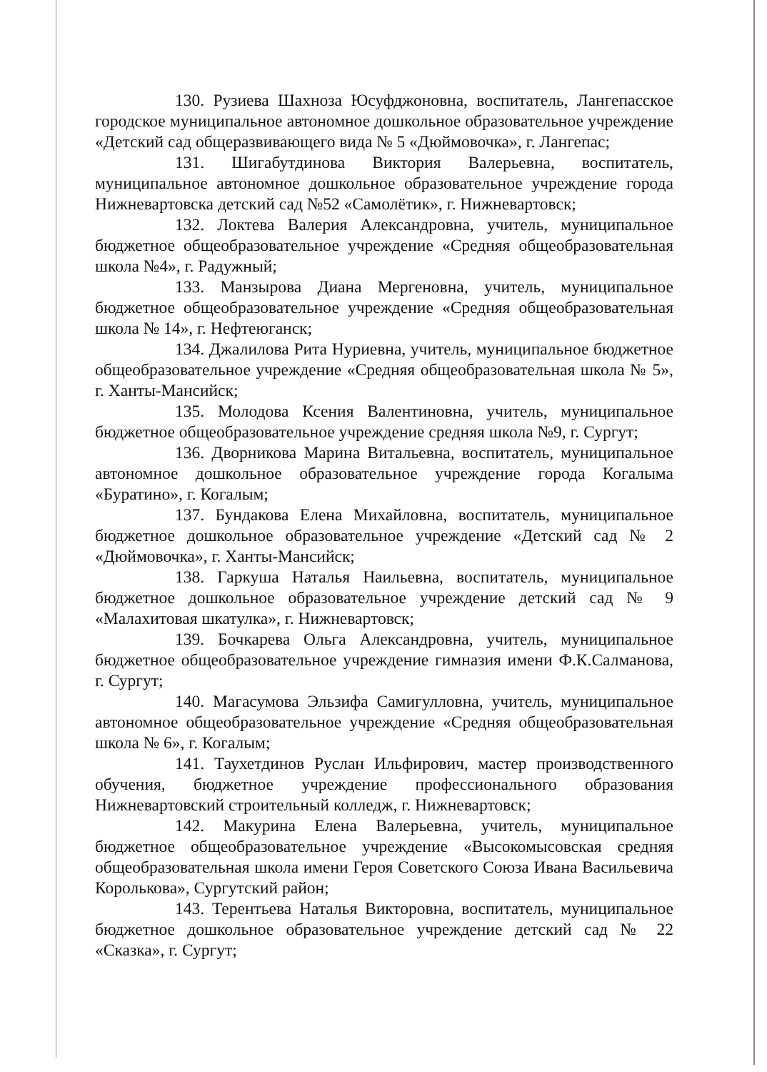130. Рузиева Шахноза Юсуфджоновна, воспитатель, Лангепасское городское муниципальное автономное дошкольное образовательное учреждение «Детский сад общеразвивающего вида № 5 «Дюймовочка», г. Лангепас;
131. Шигабутдинова Виктория Валерьевна, воспитатель, муниципальное автономное дошкольное образовательное учреждение города Нижневартовска детский сад №52 «Самолётик», г. Нижневартовск;
132. Локтева Валерия Александровна, учитель, муниципальное бюджетное общеобразовательное учреждение «Средняя общеобразовательная школа №4», г. Радужный;
133. Манзырова Диана Мергеновна, учитель, муниципальное бюджетное общеобразовательное учреждение «Средняя общеобразовательная школа № 14», г. Нефтеюганск;
134. Джалилова Рита Нуриевна, учитель, муниципальное бюджетное общеобразовательное учреждение «Средняя общеобразовательная школа № 5», г. Ханты-Мансийск;
135. Молодова Ксения Валентиновна, учитель, муниципальное бюджетное общеобразовательное учреждение средняя школа №9, г. Сургут;
136. Дворникова Марина Витальевна, воспитатель, муниципальное автономное дошкольное образовательное учреждение города Когалыма «Буратино», г. Когалым;
137. Бундакова Елена Михайловна, воспитатель, муниципальное бюджетное дошкольное образовательное учреждение «Детский сад № 2 «Дюймовочка», г. Ханты-Мансийск;
138. Гаркуша Наталья Наильевна, воспитатель, муниципальное бюджетное дошкольное образовательное учреждение детский сад № 9 «Малахитовая шкатулка», г. Нижневартовск;
139. Бочкарева Ольга Александровна, учитель, муниципальное бюджетное общеобразовательное учреждение гимназия имени Ф.К.Салманова, г. Сургут;
140. Магасумова Эльзифа Самигулловна, учитель, муниципальное автономное общеобразовательное учреждение «Средняя общеобразовательная школа № 6», г. Когалым;
141. Таухетдинов Руслан Ильфирович, мастер производственного обучения, бюджетное учреждение профессионального образования Нижневартовский строительный колледж, г. Нижневартовск;
142. Макурина Елена Валерьевна, учитель, муниципальное бюджетное общеобразовательное учреждение «Высокомысовская средняя общеобразовательная школа имени Героя Советского Союза Ивана Васильевича Королькова», Сургутский район;
143. Терентьева Наталья Викторовна, воспитатель, муниципальное бюджетное дошкольное образовательное учреждение детский сад № 22 «Сказка», г. Сургут;